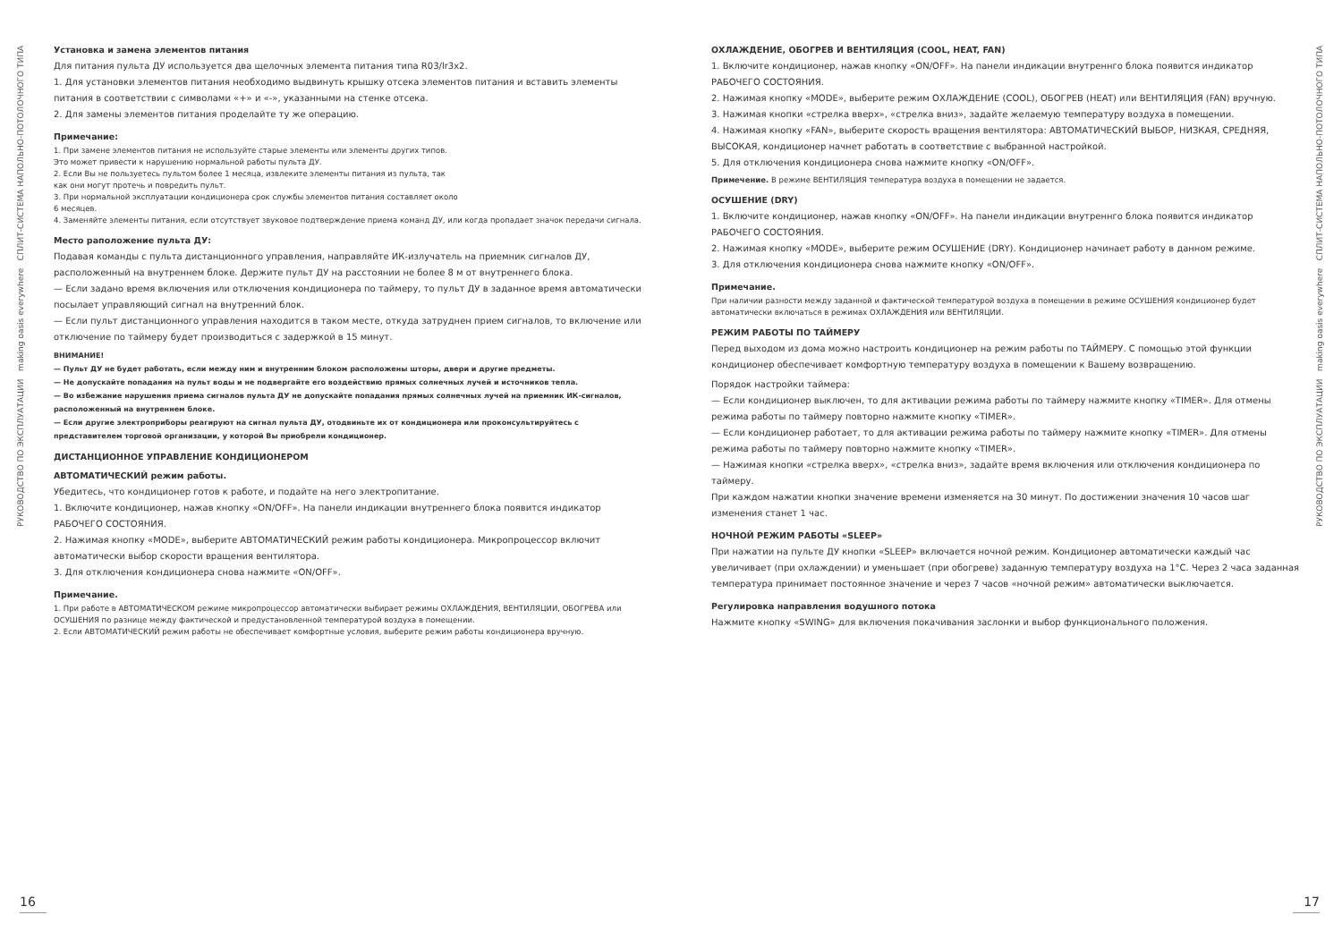РУКОВОДСТВО ПО ЭКСПЛУАТАЦИИ making oasis everywhere СПЛИТ-СИСТЕМА НАПОЛЬНО-ПОТОЛОЧНОГО ТИПА
Установка и замена элементов питания
Для питания пульта ДУ используется два щелочных элемента питания типа R03/lr3x2.
1. Для установки элементов питания необходимо выдвинуть крышку отсека элементов питания и вставить элементы питания в соответствии с символами «+» и «-», указанными на стенке отсека.
2. Для замены элементов питания проделайте ту же операцию.
Примечание:
1. При замене элементов питания не используйте старые элементы или элементы других типов.
Это может привести к нарушению нормальной работы пульта ДУ.
2. Если Вы не пользуетесь пультом более 1 месяца, извлеките элементы питания из пульта, так
как они могут протечь и повредить пульт.
3. При нормальной эксплуатации кондиционера срок службы элементов питания составляет около
6 месяцев.
4. Заменяйте элементы питания, если отсутствует звуковое подтверждение приема команд ДУ, или когда пропадает значок передачи сигнала.
Место раположение пульта ДУ:
Подавая команды с пульта дистанционного управления, направляйте ИК-излучатель на приемник сигналов ДУ, расположенный на внутреннем блоке. Держите пульт ДУ на расстоянии не более 8 м от внутреннего блока.
— Если задано время включения или отключения кондиционера по таймеру, то пульт ДУ в заданное время автоматически посылает управляющий сигнал на внутренний блок.
— Если пульт дистанционного управления находится в таком месте, откуда затруднен прием сигналов, то включение или отключение по таймеру будет производиться с задержкой в 15 минут.
ВНИМАНИЕ!
— Пульт ДУ не будет работать, если между ним и внутренним блоком расположены шторы, двери и другие предметы.
— Не допускайте попадания на пульт воды и не подвергайте его воздействию прямых солнечных лучей и источников тепла.
— Во избежание нарушения приема сигналов пульта ДУ не допускайте попадания прямых солнечных лучей на приемник ИК-сигналов, расположенный на внутреннем блоке.
— Если другие электроприборы реагируют на сигнал пульта ДУ, отодвиньте их от кондиционера или проконсультируйтесь с представителем торговой организации, у которой Вы приобрели кондиционер.
ДИСТАНЦИОННОЕ УПРАВЛЕНИЕ КОНДИЦИОНЕРОМ
АВТОМАТИЧЕСКИЙ режим работы.
Убедитесь, что кондиционер готов к работе, и подайте на него электропитание.
1. Включите кондиционер, нажав кнопку «ON/OFF». На панели индикации внутреннего блока появится индикатор РАБОЧЕГО СОСТОЯНИЯ.
2. Нажимая кнопку «MODE», выберите АВТОМАТИЧЕСКИЙ режим работы кондиционера. Микропроцессор включит автоматически выбор скорости вращения вентилятора.
3. Для отключения кондиционера снова нажмите «ON/OFF».
Примечание.
1. При работе в АВТОМАТИЧЕСКОМ режиме микропроцессор автоматически выбирает режимы ОХЛАЖДЕНИЯ, ВЕНТИЛЯЦИИ, ОБОГРЕВА или ОСУШЕНИЯ по разнице между фактической и предустановленной температурой воздуха в помещении.
2. Если АВТОМАТИЧЕСКИЙ режим работы не обеспечивает комфортные условия, выберите режим работы кондиционера вручную.
ОХЛАЖДЕНИЕ, ОБОГРЕВ И ВЕНТИЛЯЦИЯ (COOL, HEAT, FAN)
1. Включите кондиционер, нажав кнопку «ON/OFF». На панели индикации внутреннго блока появится индикатор РАБОЧЕГО СОСТОЯНИЯ.
2. Нажимая кнопку «MODE», выберите режим ОХЛАЖДЕНИЕ (COOL), ОБОГРЕВ (HEAT) или ВЕНТИЛЯЦИЯ (FAN) вручную.
3. Нажимая кнопки «стрелка вверх», «стрелка вниз», задайте желаемую температуру воздуха в помещении.
4. Нажимая кнопку «FAN», выберите скорость вращения вентилятора: АВТОМАТИЧЕСКИЙ ВЫБОР, НИЗКАЯ, СРЕДНЯЯ, ВЫСОКАЯ, кондиционер начнет работать в соответствие с выбранной настройкой.
5. Для отключения кондиционера снова нажмите кнопку «ON/OFF».
Примечение. В режиме ВЕНТИЛЯЦИЯ температура воздуха в помещении не задается.
ОСУШЕНИЕ (DRY)
1. Включите кондиционер, нажав кнопку «ON/OFF». На панели индикации внутреннго блока появится индикатор РАБОЧЕГО СОСТОЯНИЯ.
2. Нажимая кнопку «MODE», выберите режим ОСУШЕНИЕ (DRY). Кондиционер начинает работу в данном режиме.
3. Для отключения кондиционера снова нажмите кнопку «ON/OFF».
Примечание.
При наличии разности между заданной и фактической температурой воздуха в помещении в режиме ОСУШЕНИЯ кондиционер будет автоматически включаться в режимах ОХЛАЖДЕНИЯ или ВЕНТИЛЯЦИИ.
РЕЖИМ РАБОТЫ ПО ТАЙМЕРУ
Перед выходом из дома можно настроить кондиционер на режим работы по ТАЙМЕРУ. С помощью этой функции кондиционер обеспечивает комфортную температуру воздуха в помещении к Вашему возвращению.
Порядок настройки таймера:
— Если кондиционер выключен, то для активации режима работы по таймеру нажмите кнопку «TIMER». Для отмены режима работы по таймеру повторно нажмите кнопку «TIMER».
— Если кондиционер работает, то для активации режима работы по таймеру нажмите кнопку «TIMER». Для отмены режима работы по таймеру повторно нажмите кнопку «TIMER».
— Нажимая кнопки «стрелка вверх», «стрелка вниз», задайте время включения или отключения кондиционера по таймеру.
При каждом нажатии кнопки значение времени изменяется на 30 минут. По достижении значения 10 часов шаг изменения станет 1 час.
НОЧНОЙ РЕЖИМ РАБОТЫ «SLEEP»
При нажатии на пульте ДУ кнопки «SLEEP» включается ночной режим. Кондиционер автоматически каждый час увеличивает (при охлаждении) и уменьшает (при обогреве) заданную температуру воздуха на 1°С. Через 2 часа заданная температура принимает постоянное значение и через 7 часов «ночной режим» автоматически выключается.
Регулировка направления водушного потока
Нажмите кнопку «SWING» для включения покачивания заслонки и выбор функционального положения.
РУКОВОДСТВО ПО ЭКСПЛУАТАЦИИ making oasis everywhere СПЛИТ-СИСТЕМА НАПОЛЬНО-ПОТОЛОЧНОГО ТИПА
16 17